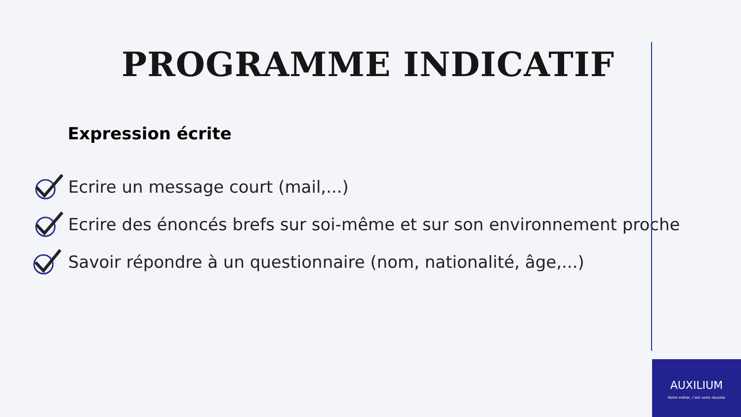PROGRAMME INDICATIF
Expression écrite
Ecrire un message court (mail,...)
Ecrire des énoncés brefs sur soi-même et sur son environnement proche
Savoir répondre à un questionnaire (nom, nationalité, âge,...)
AUXILIUM
Notre métier, c'est votre réussite